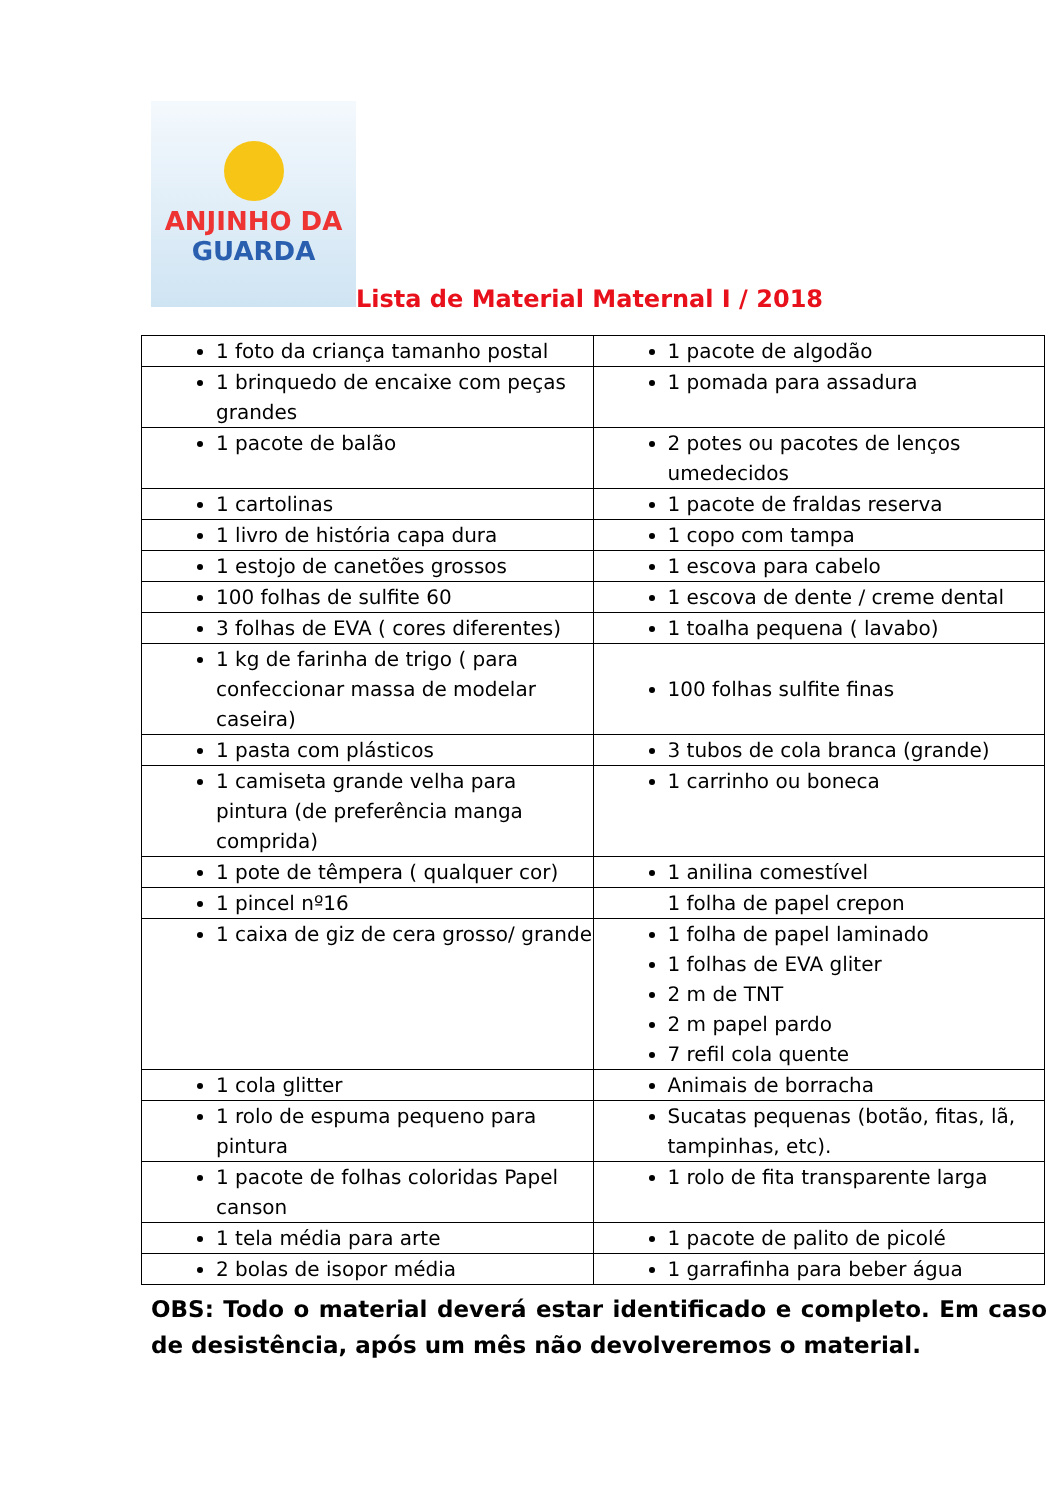ANJINHO DA
GUARDA
Lista de Material Maternal I / 2018
| 1 foto da criança tamanho postal | 1 pacote de algodão |
| 1 brinquedo de encaixe com peças grandes | 1 pomada para assadura |
| 1 pacote de balão | 2 potes ou pacotes de lenços umedecidos |
| 1 cartolinas | 1 pacote de fraldas reserva |
| 1 livro de história capa dura | 1 copo com tampa |
| 1 estojo de canetões grossos | 1 escova para cabelo |
| 100 folhas de sulfite 60 | 1 escova de dente / creme dental |
| 3 folhas de EVA ( cores diferentes) | 1 toalha pequena ( lavabo) |
| 1 kg de farinha de trigo ( para confeccionar massa de modelar caseira) | 100 folhas sulfite finas |
| 1 pasta com plásticos | 3 tubos de cola branca (grande) |
| 1 camiseta grande velha para pintura (de preferência manga comprida) | 1 carrinho ou boneca |
| 1 pote de têmpera ( qualquer cor) | 1 anilina comestível |
| 1 pincel nº16 | 1 folha de papel crepon |
| 1 caixa de giz de cera grosso/ grande | 1 folha de papel laminado 1 folhas de EVA gliter 2 m de TNT 2 m papel pardo 7 refil cola quente |
| 1 cola glitter | Animais de borracha |
| 1 rolo de espuma pequeno para pintura | Sucatas pequenas (botão, fitas, lã, tampinhas, etc). |
| 1 pacote de folhas coloridas Papel canson | 1 rolo de fita transparente larga |
| 1 tela média para arte | 1 pacote de palito de picolé |
| 2 bolas de isopor média | 1 garrafinha para beber água |
OBS: Todo o material deverá estar identificado e completo. Em caso de desistência, após um mês não devolveremos o material.